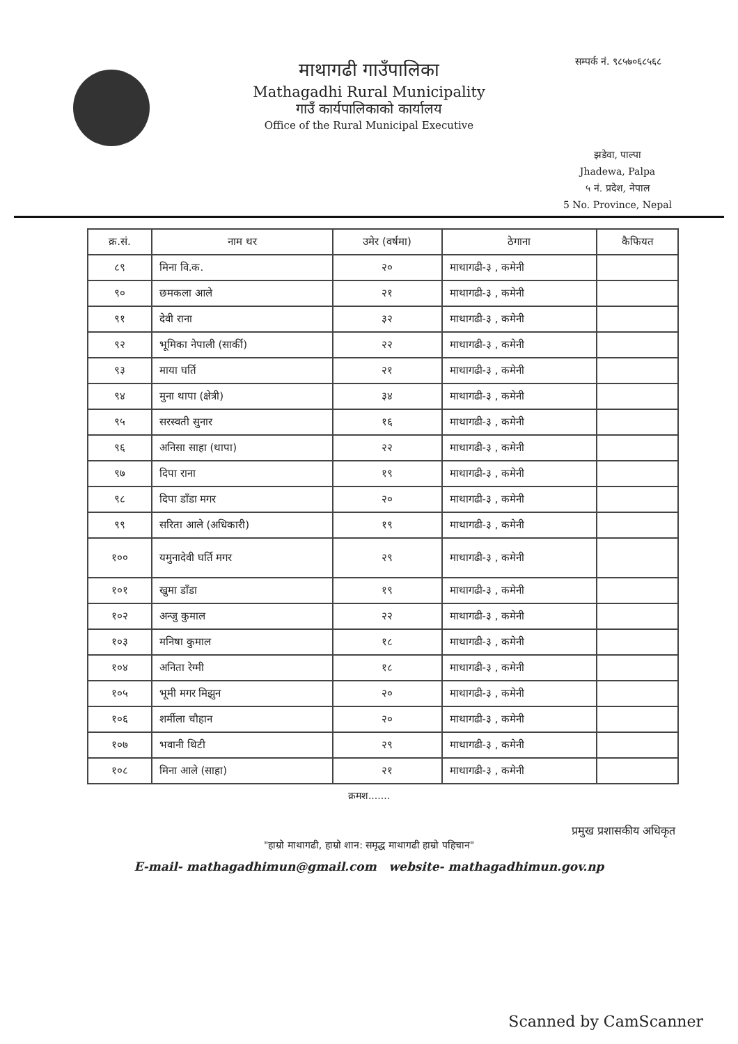सम्पर्क नं. ९८५७०६८५६८
माथागढी गाउँपालिका
Mathagadhi Rural Municipality
गाउँ कार्यपालिकाको कार्यालय
Office of the Rural Municipal Executive
झडेवा, पाल्पा
Jhadewa, Palpa
५ नं. प्रदेश, नेपाल
5 No. Province, Nepal
| क्र.सं. | नाम थर | उमेर (वर्षमा) | ठेगाना | कैफियत |
| --- | --- | --- | --- | --- |
| ८९ | मिना वि.क. | २० | माथागढी-३ , कमेनी | |
| ९० | छमकला आले | २१ | माथागढी-३ , कमेनी | |
| ९१ | देवी राना | ३२ | माथागढी-३ , कमेनी | |
| ९२ | भूमिका नेपाली (सार्की) | २२ | माथागढी-३ , कमेनी | |
| ९३ | माया घर्ति | २१ | माथागढी-३ , कमेनी | |
| ९४ | मुना थापा (क्षेत्री) | ३४ | माथागढी-३ , कमेनी | |
| ९५ | सरस्वती सुनार | १६ | माथागढी-३ , कमेनी | |
| ९६ | अनिसा साहा (थापा) | २२ | माथागढी-३ , कमेनी | |
| ९७ | दिपा राना | १९ | माथागढी-३ , कमेनी | |
| ९८ | दिपा डाँडा मगर | २० | माथागढी-३ , कमेनी | |
| ९९ | सरिता आले (अधिकारी) | १९ | माथागढी-३ , कमेनी | |
| १०० | यमुनादेवी घर्ति मगर | २९ | माथागढी-३ , कमेनी | |
| १०१ | खुमा डाँडा | १९ | माथागढी-३ , कमेनी | |
| १०२ | अन्जु कुमाल | २२ | माथागढी-३ , कमेनी | |
| १०३ | मनिषा कुमाल | १८ | माथागढी-३ , कमेनी | |
| १०४ | अनिता रेग्मी | १८ | माथागढी-३ , कमेनी | |
| १०५ | भूमी मगर मिझुन | २० | माथागढी-३ , कमेनी | |
| १०६ | शर्मीला चौहान | २० | माथागढी-३ , कमेनी | |
| १०७ | भवानी थिटी | २९ | माथागढी-३ , कमेनी | |
| १०८ | मिना आले (साहा) | २१ | माथागढी-३ , कमेनी | |
क्रमश.......
प्रमुख प्रशासकीय अधिकृत
"हाम्रो माथागढी, हाम्रो शान: समृद्ध माथागढी हाम्रो पहिचान"
E-mail- mathagadhimun@gmail.com website- mathagadhimun.gov.np
Scanned by CamScanner